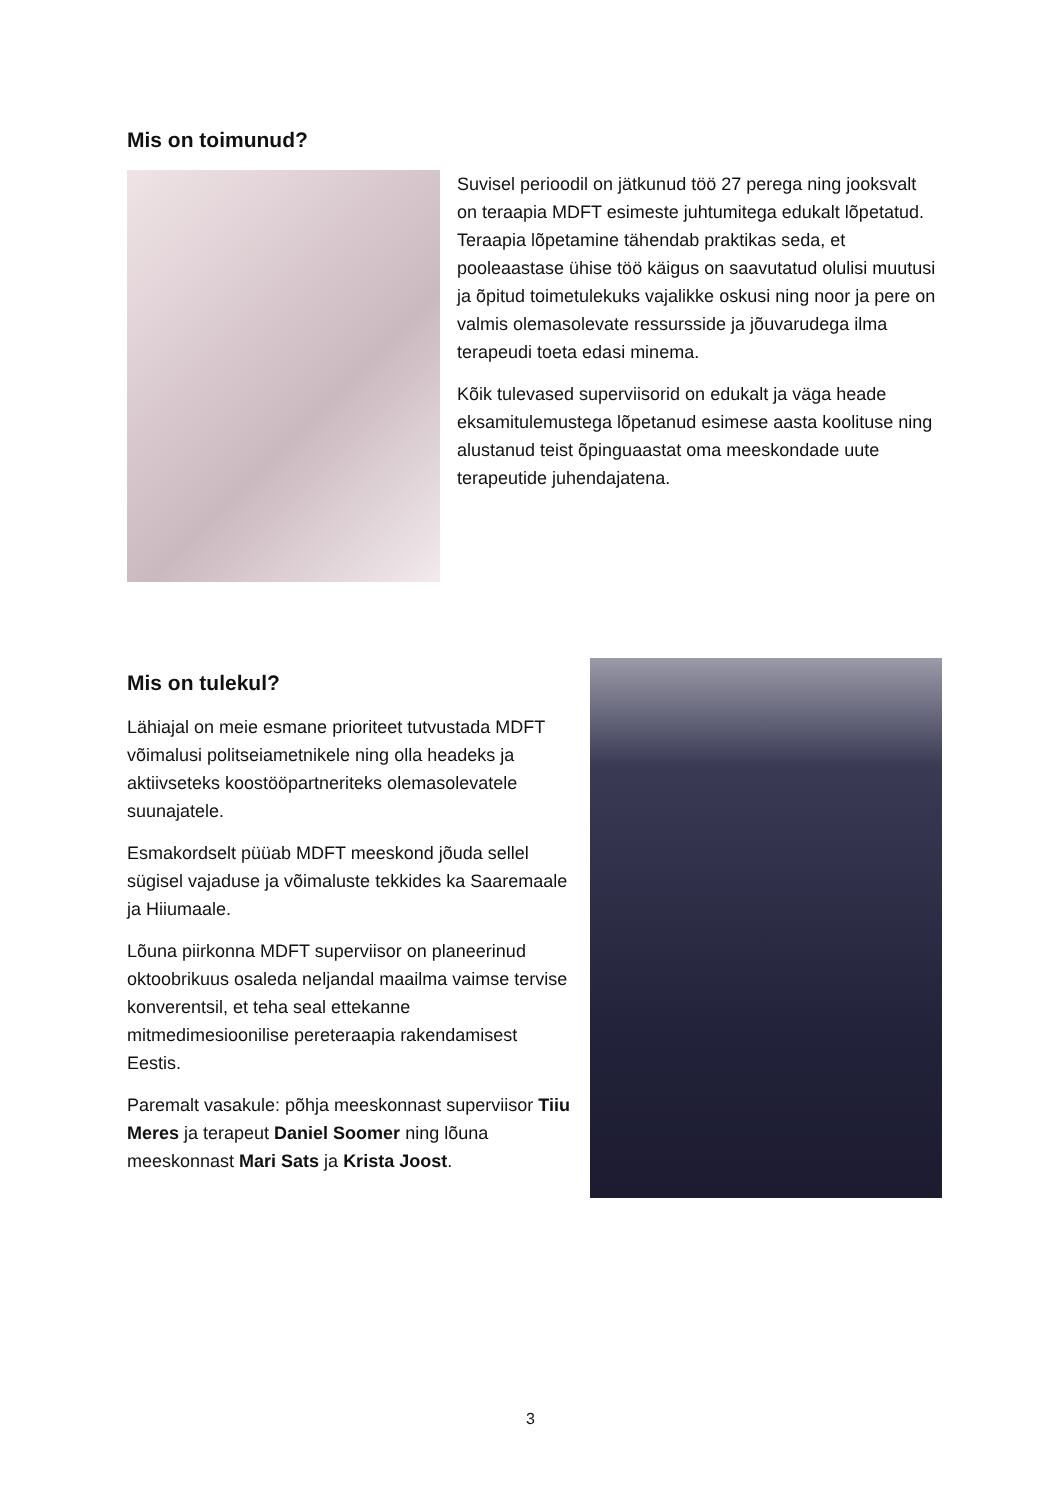Mis on toimunud?
Suvisel perioodil on jätkunud töö 27 perega ning jooksvalt on teraapia MDFT esimeste juhtumitega edukalt lõpetatud. Teraapia lõpetamine tähendab praktikas seda, et pooleaastase ühise töö käigus on saavutatud olulisi muutusi ja õpitud toimetulekuks vajalikke oskusi ning noor ja pere on valmis olemasolevate ressursside ja jõuvarudega ilma terapeudi toeta edasi minema.
Kõik tulevased superviisorid on edukalt ja väga heade eksamitulemustega lõpetanud esimese aasta koolituse ning alustanud teist õpinguaastat oma meeskondade uute terapeutide juhendajatena.
Mis on tulekul?
Lähiajal on meie esmane prioriteet tutvustada MDFT võimalusi politseiametnikele ning olla headeks ja aktiivseteks koostööpartneriteks olemasolevatele suunajatele.
Esmakordselt püüab MDFT meeskond jõuda sellel sügisel vajaduse ja võimaluste tekkides ka Saaremaale ja Hiiumaale.
Lõuna piirkonna MDFT superviisor on planeerinud oktoobrikuus osaleda neljandal maailma vaimse tervise konverentsil, et teha seal ettekanne mitmedimesioonilise pereteraapia rakendamisest Eestis.
Paremalt vasakule: põhja meeskonnast superviisor Tiiu Meres ja terapeut Daniel Soomer ning lõuna meeskonnast Mari Sats ja Krista Joost.
3